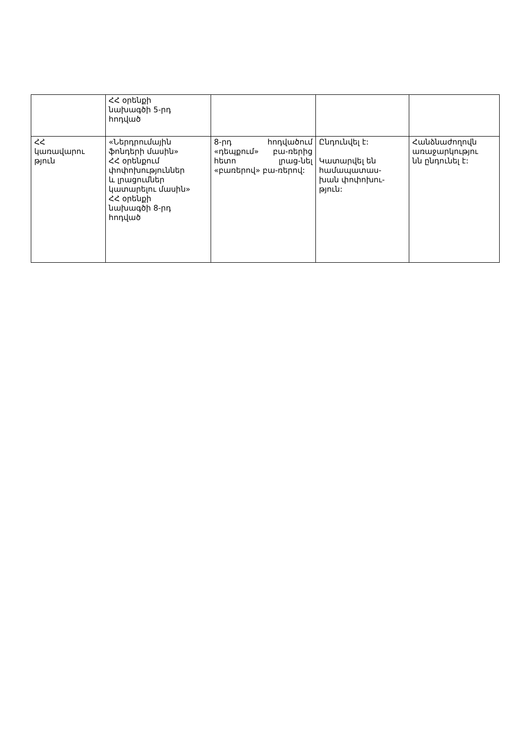| | ՀՀ օրենքի նախագծի 5-րդ հոդված | | | |
| ՀՀ կառավարու թյուն | «Ներդրումային ֆոնդերի մասին» ՀՀ օրենքում փոփոխություններ և լրացումներ կատարելու մասին» ՀՀ օրենքի նախագծի 8-րդ հոդված | 8-րդ հոդվածում «դեպքում» բա-ռերից հետո լրաց-նել «բառերով» բա-ռերով: | Ընդունվել է: Կատարվել են համապատաս- խան փոփոխու- թյուն: | Հանձնաժողովն առաջարկությու նն ընդունել է: |